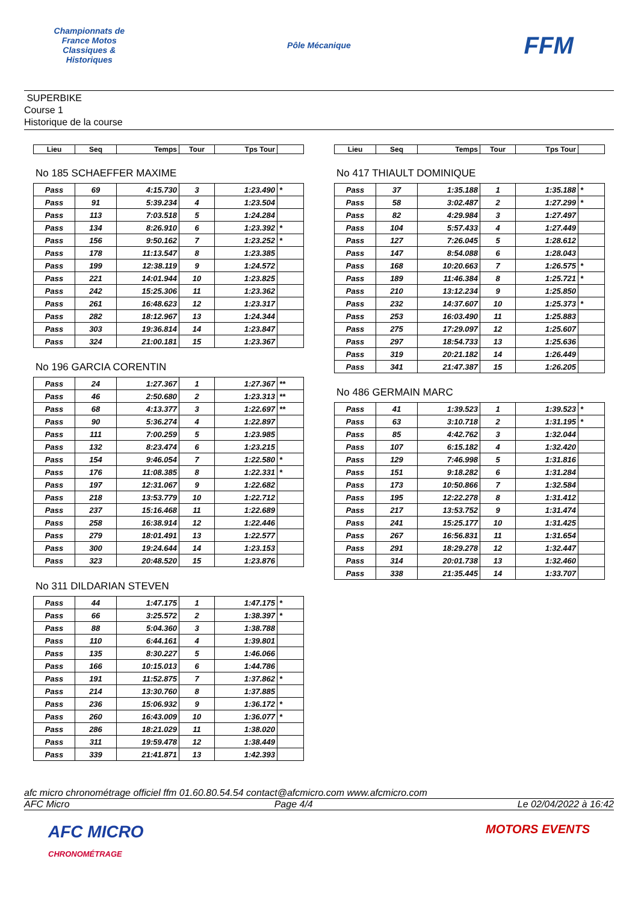Championnats de France Motos Classiques & Historiques
Pôle Mécanique
FFM
SUPERBIKE
Course 1
Historique de la course
| Lieu | Seq | Temps | Tour | Tps Tour | |
No 185 SCHAEFFER MAXIME
| Pass | 69 | 4:15.730 | 3 | 1:23.490 | * |
| Pass | 91 | 5:39.234 | 4 | 1:23.504 | |
| Pass | 113 | 7:03.518 | 5 | 1:24.284 | |
| Pass | 134 | 8:26.910 | 6 | 1:23.392 | * |
| Pass | 156 | 9:50.162 | 7 | 1:23.252 | * |
| Pass | 178 | 11:13.547 | 8 | 1:23.385 | |
| Pass | 199 | 12:38.119 | 9 | 1:24.572 | |
| Pass | 221 | 14:01.944 | 10 | 1:23.825 | |
| Pass | 242 | 15:25.306 | 11 | 1:23.362 | |
| Pass | 261 | 16:48.623 | 12 | 1:23.317 | |
| Pass | 282 | 18:12.967 | 13 | 1:24.344 | |
| Pass | 303 | 19:36.814 | 14 | 1:23.847 | |
| Pass | 324 | 21:00.181 | 15 | 1:23.367 | |
No 196 GARCIA CORENTIN
| Pass | 24 | 1:27.367 | 1 | 1:27.367 | ** |
| Pass | 46 | 2:50.680 | 2 | 1:23.313 | ** |
| Pass | 68 | 4:13.377 | 3 | 1:22.697 | ** |
| Pass | 90 | 5:36.274 | 4 | 1:22.897 | |
| Pass | 111 | 7:00.259 | 5 | 1:23.985 | |
| Pass | 132 | 8:23.474 | 6 | 1:23.215 | |
| Pass | 154 | 9:46.054 | 7 | 1:22.580 | * |
| Pass | 176 | 11:08.385 | 8 | 1:22.331 | * |
| Pass | 197 | 12:31.067 | 9 | 1:22.682 | |
| Pass | 218 | 13:53.779 | 10 | 1:22.712 | |
| Pass | 237 | 15:16.468 | 11 | 1:22.689 | |
| Pass | 258 | 16:38.914 | 12 | 1:22.446 | |
| Pass | 279 | 18:01.491 | 13 | 1:22.577 | |
| Pass | 300 | 19:24.644 | 14 | 1:23.153 | |
| Pass | 323 | 20:48.520 | 15 | 1:23.876 | |
No 311 DILDARIAN STEVEN
| Pass | 44 | 1:47.175 | 1 | 1:47.175 | * |
| Pass | 66 | 3:25.572 | 2 | 1:38.397 | * |
| Pass | 88 | 5:04.360 | 3 | 1:38.788 | |
| Pass | 110 | 6:44.161 | 4 | 1:39.801 | |
| Pass | 135 | 8:30.227 | 5 | 1:46.066 | |
| Pass | 166 | 10:15.013 | 6 | 1:44.786 | |
| Pass | 191 | 11:52.875 | 7 | 1:37.862 | * |
| Pass | 214 | 13:30.760 | 8 | 1:37.885 | |
| Pass | 236 | 15:06.932 | 9 | 1:36.172 | * |
| Pass | 260 | 16:43.009 | 10 | 1:36.077 | * |
| Pass | 286 | 18:21.029 | 11 | 1:38.020 | |
| Pass | 311 | 19:59.478 | 12 | 1:38.449 | |
| Pass | 339 | 21:41.871 | 13 | 1:42.393 | |
| Lieu | Seq | Temps | Tour | Tps Tour | |
No 417 THIAULT DOMINIQUE
| Pass | 37 | 1:35.188 | 1 | 1:35.188 | * |
| Pass | 58 | 3:02.487 | 2 | 1:27.299 | * |
| Pass | 82 | 4:29.984 | 3 | 1:27.497 | |
| Pass | 104 | 5:57.433 | 4 | 1:27.449 | |
| Pass | 127 | 7:26.045 | 5 | 1:28.612 | |
| Pass | 147 | 8:54.088 | 6 | 1:28.043 | |
| Pass | 168 | 10:20.663 | 7 | 1:26.575 | * |
| Pass | 189 | 11:46.384 | 8 | 1:25.721 | * |
| Pass | 210 | 13:12.234 | 9 | 1:25.850 | |
| Pass | 232 | 14:37.607 | 10 | 1:25.373 | * |
| Pass | 253 | 16:03.490 | 11 | 1:25.883 | |
| Pass | 275 | 17:29.097 | 12 | 1:25.607 | |
| Pass | 297 | 18:54.733 | 13 | 1:25.636 | |
| Pass | 319 | 20:21.182 | 14 | 1:26.449 | |
| Pass | 341 | 21:47.387 | 15 | 1:26.205 | |
No 486 GERMAIN MARC
| Pass | 41 | 1:39.523 | 1 | 1:39.523 | * |
| Pass | 63 | 3:10.718 | 2 | 1:31.195 | * |
| Pass | 85 | 4:42.762 | 3 | 1:32.044 | |
| Pass | 107 | 6:15.182 | 4 | 1:32.420 | |
| Pass | 129 | 7:46.998 | 5 | 1:31.816 | |
| Pass | 151 | 9:18.282 | 6 | 1:31.284 | |
| Pass | 173 | 10:50.866 | 7 | 1:32.584 | |
| Pass | 195 | 12:22.278 | 8 | 1:31.412 | |
| Pass | 217 | 13:53.752 | 9 | 1:31.474 | |
| Pass | 241 | 15:25.177 | 10 | 1:31.425 | |
| Pass | 267 | 16:56.831 | 11 | 1:31.654 | |
| Pass | 291 | 18:29.278 | 12 | 1:32.447 | |
| Pass | 314 | 20:01.738 | 13 | 1:32.460 | |
| Pass | 338 | 21:35.445 | 14 | 1:33.707 | |
afc micro chronométrage officiel ffm 01.60.80.54.54 contact@afcmicro.com www.afcmicro.com
AFC Micro Page 4/4 Le 02/04/2022 à 16:42
AFC MICRO
CHRONOMÉTRAGE MOTORS EVENTS